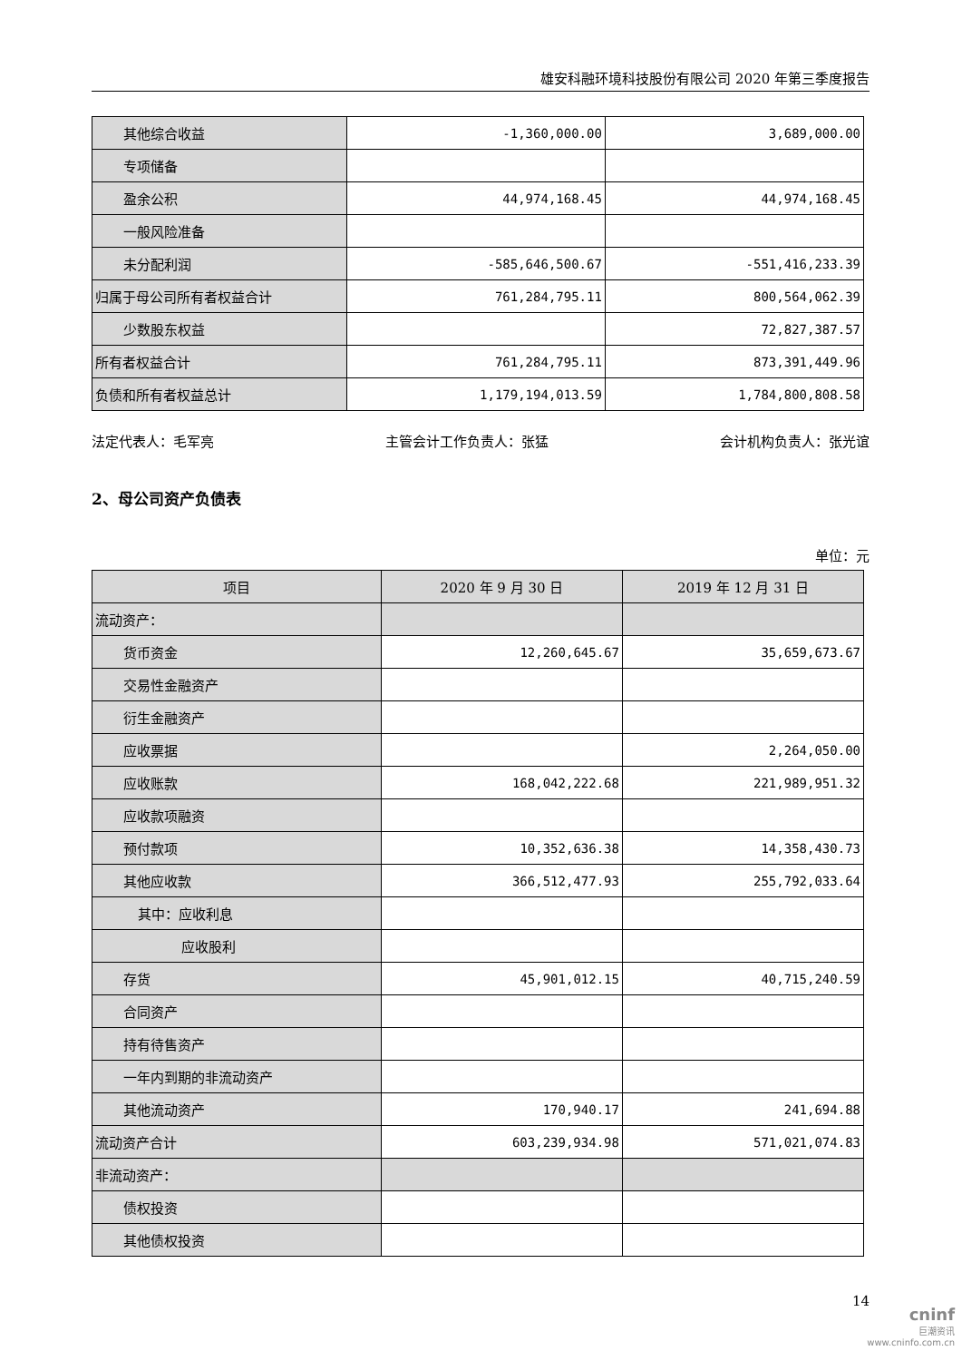雄安科融环境科技股份有限公司 2020 年第三季度报告
| 其他综合收益 | -1,360,000.00 | 3,689,000.00 |
| 专项储备 | | |
| 盈余公积 | 44,974,168.45 | 44,974,168.45 |
| 一般风险准备 | | |
| 未分配利润 | -585,646,500.67 | -551,416,233.39 |
| 归属于母公司所有者权益合计 | 761,284,795.11 | 800,564,062.39 |
| 少数股东权益 | | 72,827,387.57 |
| 所有者权益合计 | 761,284,795.11 | 873,391,449.96 |
| 负债和所有者权益总计 | 1,179,194,013.59 | 1,784,800,808.58 |
法定代表人：毛军亮 主管会计工作负责人：张猛 会计机构负责人：张光谊
2、母公司资产负债表
单位：元
| 项目 | 2020 年 9 月 30 日 | 2019 年 12 月 31 日 |
| --- | --- | --- |
| 流动资产： | | |
| 货币资金 | 12,260,645.67 | 35,659,673.67 |
| 交易性金融资产 | | |
| 衍生金融资产 | | |
| 应收票据 | | 2,264,050.00 |
| 应收账款 | 168,042,222.68 | 221,989,951.32 |
| 应收款项融资 | | |
| 预付款项 | 10,352,636.38 | 14,358,430.73 |
| 其他应收款 | 366,512,477.93 | 255,792,033.64 |
| 其中：应收利息 | | |
| 应收股利 | | |
| 存货 | 45,901,012.15 | 40,715,240.59 |
| 合同资产 | | |
| 持有待售资产 | | |
| 一年内到期的非流动资产 | | |
| 其他流动资产 | 170,940.17 | 241,694.88 |
| 流动资产合计 | 603,239,934.98 | 571,021,074.83 |
| 非流动资产： | | |
| 债权投资 | | |
| 其他债权投资 | | |
14
cninf
巨潮资讯
www.cninfo.com.cn